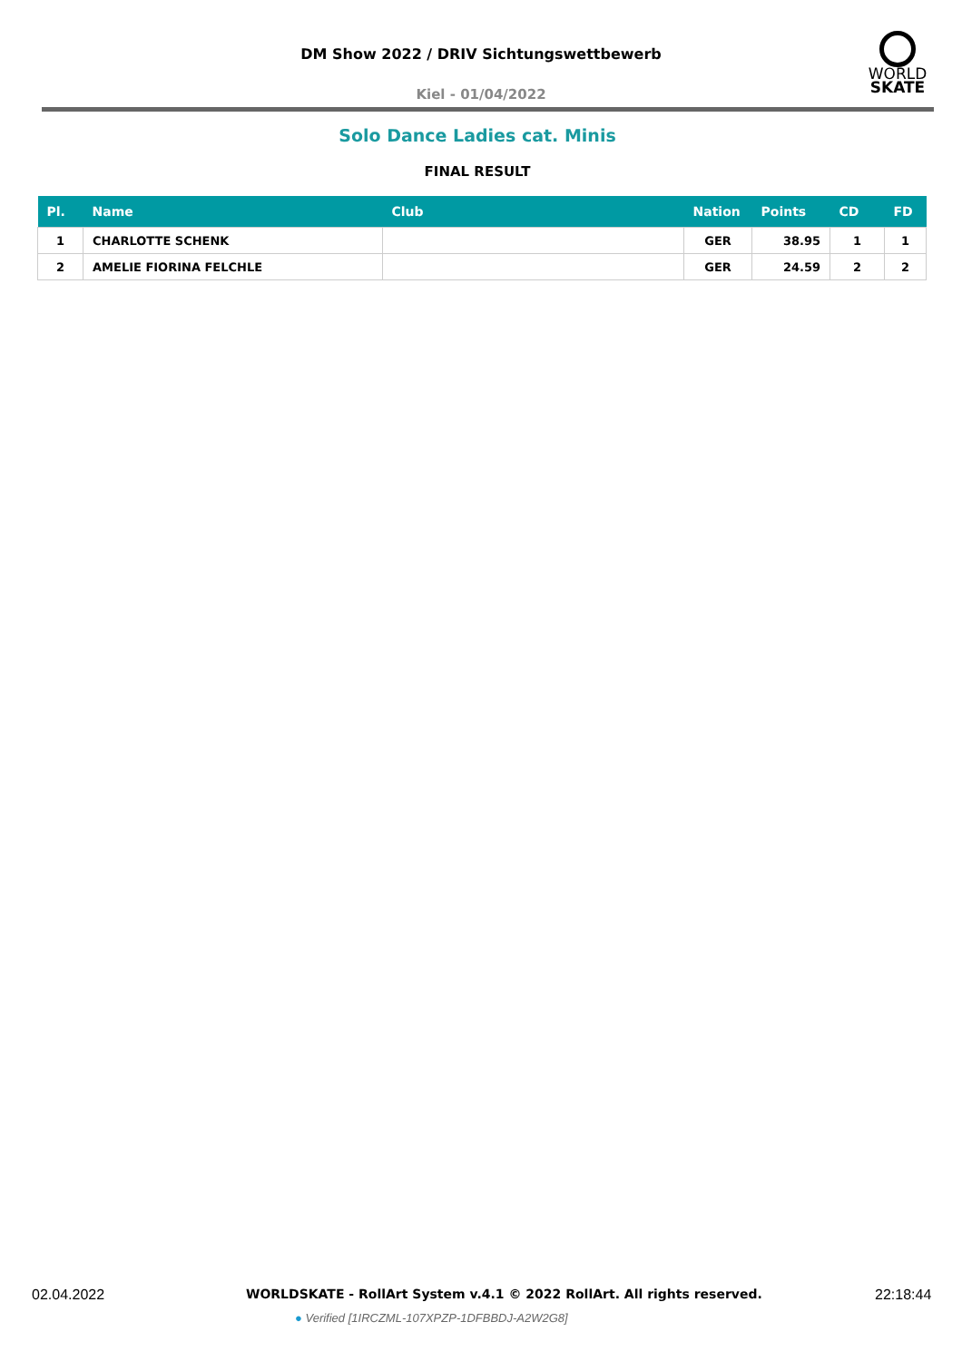DM Show 2022 / DRIV Sichtungswettbewerb
WORLD
SKATE
Kiel - 01/04/2022
Solo Dance Ladies cat. Minis
FINAL RESULT
| Pl. | Name | Club | Nation | Points | CD | FD |
| --- | --- | --- | --- | --- | --- | --- |
| 1 | CHARLOTTE SCHENK | | GER | 38.95 | 1 | 1 |
| 2 | AMELIE FIORINA FELCHLE | | GER | 24.59 | 2 | 2 |
02.04.2022
WORLDSKATE - RollArt System v.4.1 © 2022 RollArt. All rights reserved.
22:18:44
● Verified [1IRCZML-107XPZP-1DFBBDJ-A2W2G8]